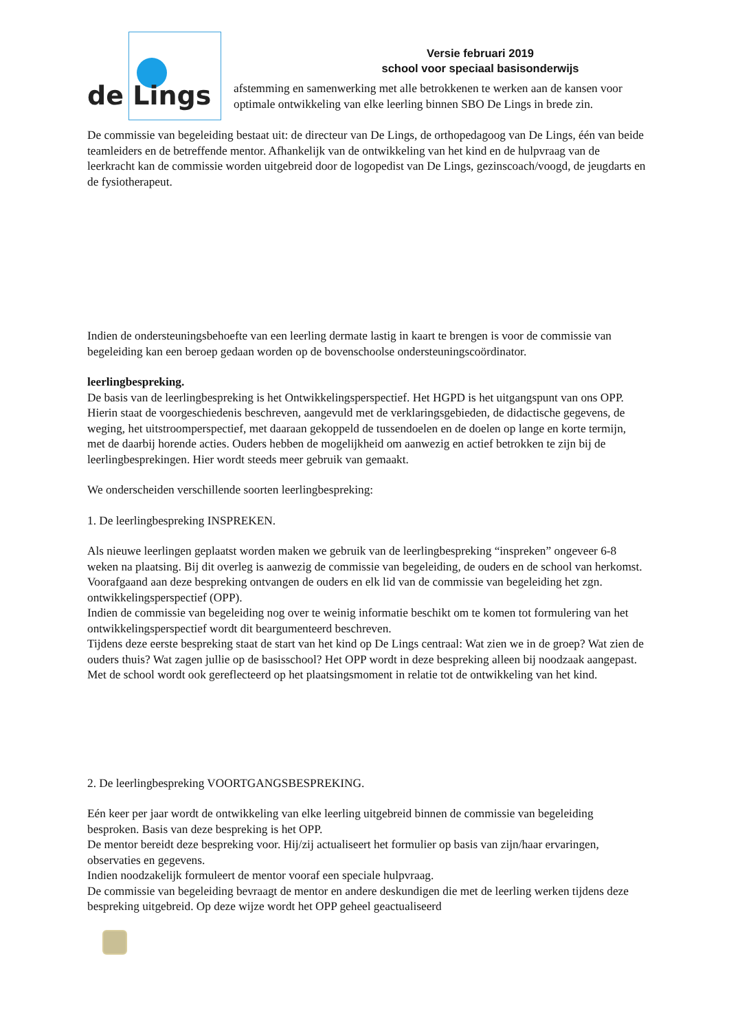de Lings
Versie februari 2019
school voor speciaal basisonderwijs
afstemming en samenwerking met alle betrokkenen te werken aan de kansen voor optimale ontwikkeling van elke leerling binnen SBO De Lings in brede zin.
De commissie van begeleiding bestaat uit: de directeur van De Lings, de orthopedagoog van De Lings, één van beide teamleiders en de betreffende mentor. Afhankelijk van de ontwikkeling van het kind en de hulpvraag van de leerkracht kan de commissie worden uitgebreid door de logopedist van De Lings, gezinscoach/voogd, de jeugdarts en de fysiotherapeut.
Indien de ondersteuningsbehoefte van een leerling dermate lastig in kaart te brengen is voor de commissie van begeleiding kan een beroep gedaan worden op de bovenschoolse ondersteuningscoördinator.
leerlingbespreking.
De basis van de leerlingbespreking is het Ontwikkelingsperspectief. Het HGPD is het uitgangspunt van ons OPP. Hierin staat de voorgeschiedenis beschreven, aangevuld met de verklaringsgebieden, de didactische gegevens, de weging, het uitstroomperspectief, met daaraan gekoppeld de tussendoelen en de doelen op lange en korte termijn, met de daarbij horende acties. Ouders hebben de mogelijkheid om aanwezig en actief betrokken te zijn bij de leerlingbesprekingen. Hier wordt steeds meer gebruik van gemaakt.
We onderscheiden verschillende soorten leerlingbespreking:
1. De leerlingbespreking INSPREKEN.
Als nieuwe leerlingen geplaatst worden maken we gebruik van de leerlingbespreking “inspreken” ongeveer 6-8 weken na plaatsing. Bij dit overleg is aanwezig de commissie van begeleiding, de ouders en de school van herkomst.
Voorafgaand aan deze bespreking ontvangen de ouders en elk lid van de commissie van begeleiding het zgn. ontwikkelingsperspectief (OPP).
Indien de commissie van begeleiding nog over te weinig informatie beschikt om te komen tot formulering van het ontwikkelingsperspectief wordt dit beargumenteerd beschreven.
Tijdens deze eerste bespreking staat de start van het kind op De Lings centraal: Wat zien we in de groep? Wat zien de ouders thuis? Wat zagen jullie op de basisschool? Het OPP wordt in deze bespreking alleen bij noodzaak aangepast. Met de school wordt ook gereflecteerd op het plaatsingsmoment in relatie tot de ontwikkeling van het kind.
2. De leerlingbespreking VOORTGANGSBESPREKING.
Eén keer per jaar wordt de ontwikkeling van elke leerling uitgebreid binnen de commissie van begeleiding besproken. Basis van deze bespreking is het OPP.
De mentor bereidt deze bespreking voor. Hij/zij actualiseert het formulier op basis van zijn/haar ervaringen, observaties en gegevens.
Indien noodzakelijk formuleert de mentor vooraf een speciale hulpvraag.
De commissie van begeleiding bevraagt de mentor en andere deskundigen die met de leerling werken tijdens deze bespreking uitgebreid. Op deze wijze wordt het OPP geheel geactualiseerd